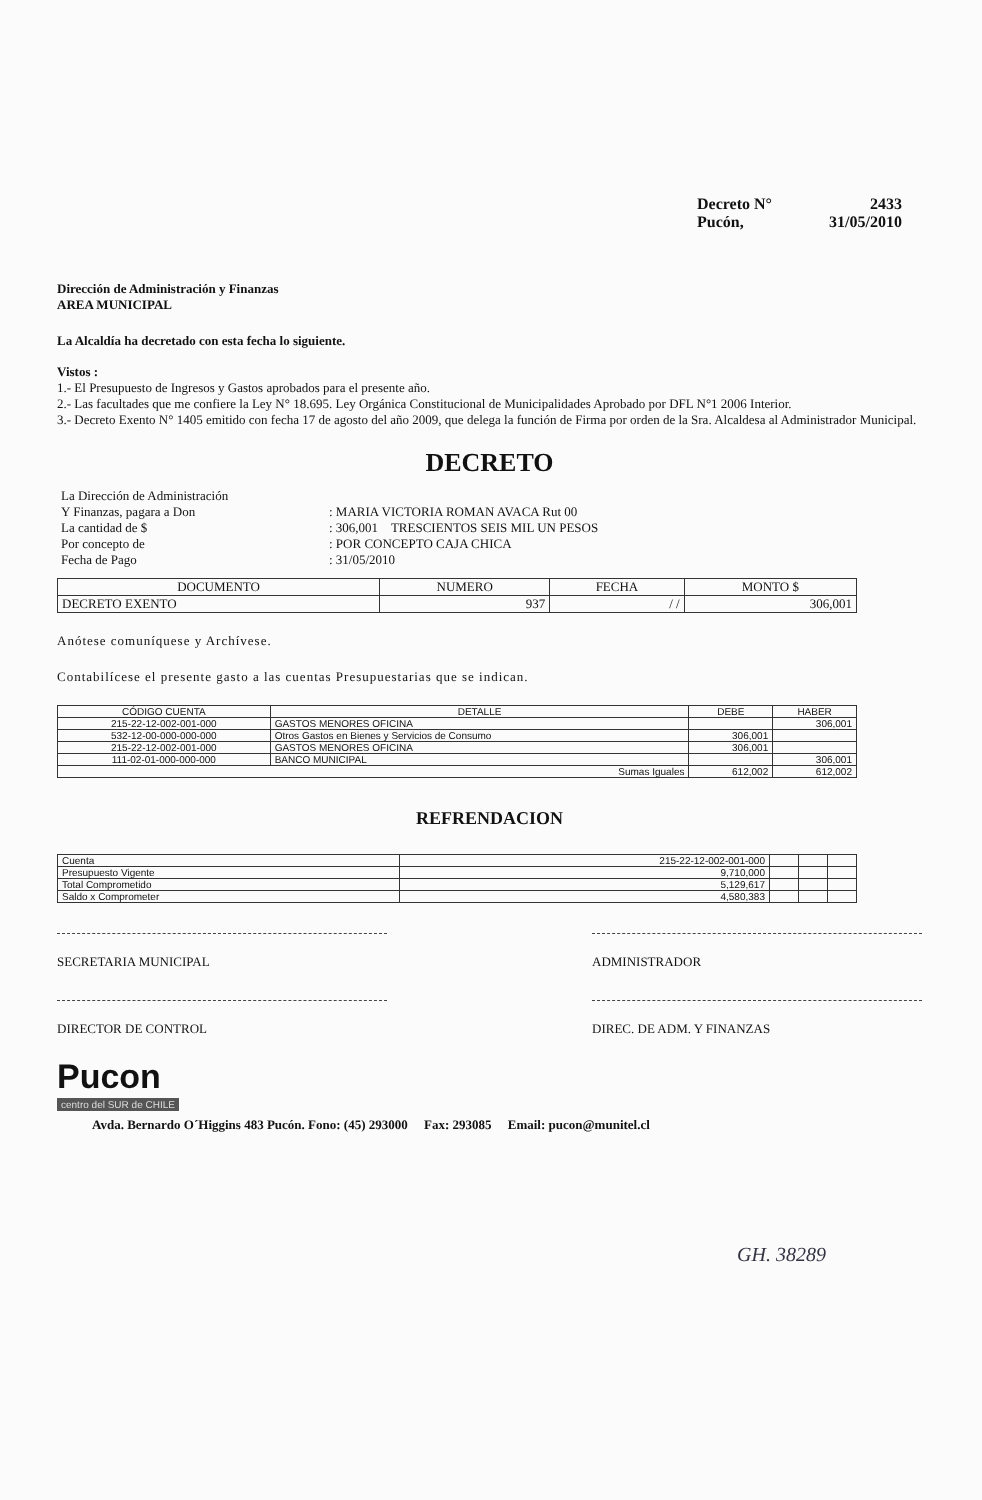Decreto N° 2433
Pucón, 31/05/2010
Dirección de Administración y Finanzas
AREA MUNICIPAL
La Alcaldía ha decretado con esta fecha lo siguiente.
Vistos :
1.- El Presupuesto de Ingresos y Gastos aprobados para el presente año.
2.- Las facultades que me confiere la Ley N° 18.695. Ley Orgánica Constitucional de Municipalidades Aprobado por DFL N°1 2006 Interior.
3.- Decreto Exento N° 1405 emitido con fecha 17 de agosto del año 2009, que delega la función de Firma por orden de la Sra. Alcaldesa al Administrador Municipal.
DECRETO
| La Dirección de Administración | |
| Y Finanzas, pagara a Don | : MARIA VICTORIA ROMAN AVACA Rut 00 |
| La cantidad de $ | : 306,001 TRESCIENTOS SEIS MIL UN PESOS |
| Por concepto de | : POR CONCEPTO CAJA CHICA |
| Fecha de Pago | : 31/05/2010 |
| DOCUMENTO | NUMERO | FECHA | MONTO $ |
| --- | --- | --- | --- |
| DECRETO EXENTO | 937 | / / | 306,001 |
Anótese comuníquese y Archívese.
Contabilícese el presente gasto a las cuentas Presupuestarias que se indican.
| CÓDIGO CUENTA | DETALLE | DEBE | HABER |
| --- | --- | --- | --- |
| 215-22-12-002-001-000 | GASTOS MENORES OFICINA | | 306,001 |
| 532-12-00-000-000-000 | Otros Gastos en Bienes y Servicios de Consumo | 306,001 | |
| 215-22-12-002-001-000 | GASTOS MENORES OFICINA | 306,001 | |
| 111-02-01-000-000-000 | BANCO MUNICIPAL | | 306,001 |
| Sumas Iguales | | 612,002 | 612,002 |
REFRENDACION
| Cuenta | 215-22-12-002-001-000 | | | |
| Presupuesto Vigente | 9,710,000 | | | |
| Total Comprometido | 5,129,617 | | | |
| Saldo x Comprometer | 4,580,383 | | | |
SECRETARIA MUNICIPAL ADMINISTRADOR
DIRECTOR DE CONTROL DIREC. DE ADM. Y FINANZAS
Pucon
centro del SUR de CHILE
Avda. Bernardo O´Higgins 483 Pucón. Fono: (45) 293000 Fax: 293085 Email: pucon@munitel.cl
GH. 38289